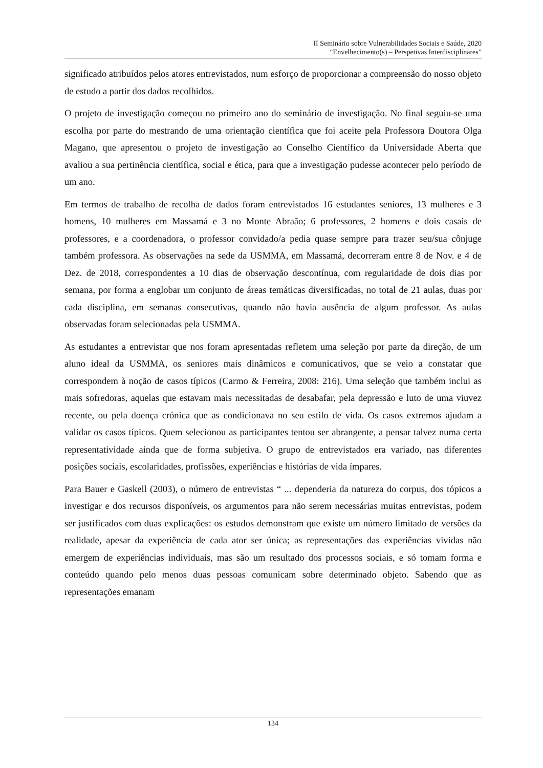II Seminário sobre Vulnerabilidades Sociais e Saúde, 2020
“Envelhecimento(s) – Perspetivas Interdisciplinares”
significado atribuídos pelos atores entrevistados, num esforço de proporcionar a compreensão do nosso objeto de estudo a partir dos dados recolhidos.
O projeto de investigação começou no primeiro ano do seminário de investigação. No final seguiu-se uma escolha por parte do mestrando de uma orientação científica que foi aceite pela Professora Doutora Olga Magano, que apresentou o projeto de investigação ao Conselho Científico da Universidade Aberta que avaliou a sua pertinência científica, social e ética, para que a investigação pudesse acontecer pelo período de um ano.
Em termos de trabalho de recolha de dados foram entrevistados 16 estudantes seniores, 13 mulheres e 3 homens, 10 mulheres em Massamá e 3 no Monte Abraão; 6 professores, 2 homens e dois casais de professores, e a coordenadora, o professor convidado/a pedia quase sempre para trazer seu/sua cônjuge também professora. As observações na sede da USMMA, em Massamá, decorreram entre 8 de Nov. e 4 de Dez. de 2018, correspondentes a 10 dias de observação descontínua, com regularidade de dois dias por semana, por forma a englobar um conjunto de áreas temáticas diversificadas, no total de 21 aulas, duas por cada disciplina, em semanas consecutivas, quando não havia ausência de algum professor. As aulas observadas foram selecionadas pela USMMA.
As estudantes a entrevistar que nos foram apresentadas refletem uma seleção por parte da direção, de um aluno ideal da USMMA, os seniores mais dinâmicos e comunicativos, que se veio a constatar que correspondem à noção de casos típicos (Carmo & Ferreira, 2008: 216). Uma seleção que também inclui as mais sofredoras, aquelas que estavam mais necessitadas de desabafar, pela depressão e luto de uma viuvez recente, ou pela doença crónica que as condicionava no seu estilo de vida. Os casos extremos ajudam a validar os casos típicos. Quem selecionou as participantes tentou ser abrangente, a pensar talvez numa certa representatividade ainda que de forma subjetiva. O grupo de entrevistados era variado, nas diferentes posições sociais, escolaridades, profissões, experiências e histórias de vida ímpares.
Para Bauer e Gaskell (2003), o número de entrevistas “ ... dependeria da natureza do corpus, dos tópicos a investigar e dos recursos disponíveis, os argumentos para não serem necessárias muitas entrevistas, podem ser justificados com duas explicações: os estudos demonstram que existe um número limitado de versões da realidade, apesar da experiência de cada ator ser única; as representações das experiências vividas não emergem de experiências individuais, mas são um resultado dos processos sociais, e só tomam forma e conteúdo quando pelo menos duas pessoas comunicam sobre determinado objeto. Sabendo que as representações emanam
134